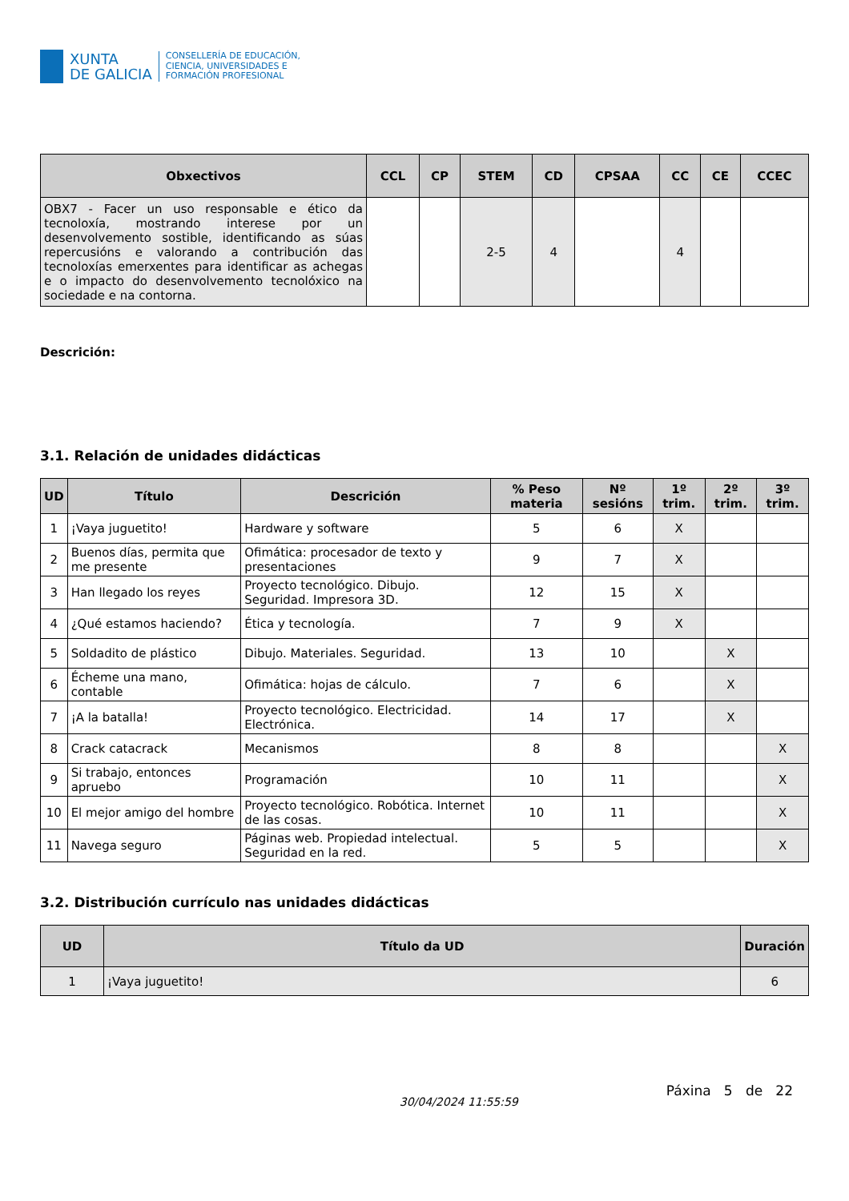XUNTA
DE GALICIA
CONSELLERÍA DE EDUCACIÓN,
CIENCIA, UNIVERSIDADES E
FORMACIÓN PROFESIONAL
| Obxectivos | CCL | CP | STEM | CD | CPSAA | CC | CE | CCEC |
| --- | --- | --- | --- | --- | --- | --- | --- | --- |
| OBX7 - Facer un uso responsable e ético da tecnoloxía, mostrando interese por un desenvolvemento sostible, identificando as súas repercusións e valorando a contribución das tecnoloxías emerxentes para identificar as achegas e o impacto do desenvolvemento tecnolóxico na sociedade e na contorna. | | | 2-5 | 4 | | 4 | | |
Descrición:
3.1. Relación de unidades didácticas
| UD | Título | Descrición | % Peso materia | Nº sesións | 1º trim. | 2º trim. | 3º trim. |
| --- | --- | --- | --- | --- | --- | --- | --- |
| 1 | ¡Vaya juguetito! | Hardware y software | 5 | 6 | X | | |
| 2 | Buenos días, permita que me presente | Ofimática: procesador de texto y presentaciones | 9 | 7 | X | | |
| 3 | Han llegado los reyes | Proyecto tecnológico. Dibujo. Seguridad. Impresora 3D. | 12 | 15 | X | | |
| 4 | ¿Qué estamos haciendo? | Ética y tecnología. | 7 | 9 | X | | |
| 5 | Soldadito de plástico | Dibujo. Materiales. Seguridad. | 13 | 10 | | X | |
| 6 | Écheme una mano, contable | Ofimática: hojas de cálculo. | 7 | 6 | | X | |
| 7 | ¡A la batalla! | Proyecto tecnológico. Electricidad. Electrónica. | 14 | 17 | | X | |
| 8 | Crack catacrack | Mecanismos | 8 | 8 | | | X |
| 9 | Si trabajo, entonces apruebo | Programación | 10 | 11 | | | X |
| 10 | El mejor amigo del hombre | Proyecto tecnológico. Robótica. Internet de las cosas. | 10 | 11 | | | X |
| 11 | Navega seguro | Páginas web. Propiedad intelectual. Seguridad en la red. | 5 | 5 | | | X |
3.2. Distribución currículo nas unidades didácticas
| UD | Título da UD | Duración |
| --- | --- | --- |
| 1 | ¡Vaya juguetito! | 6 |
30/04/2024 11:55:59 Páxina 5 de 22